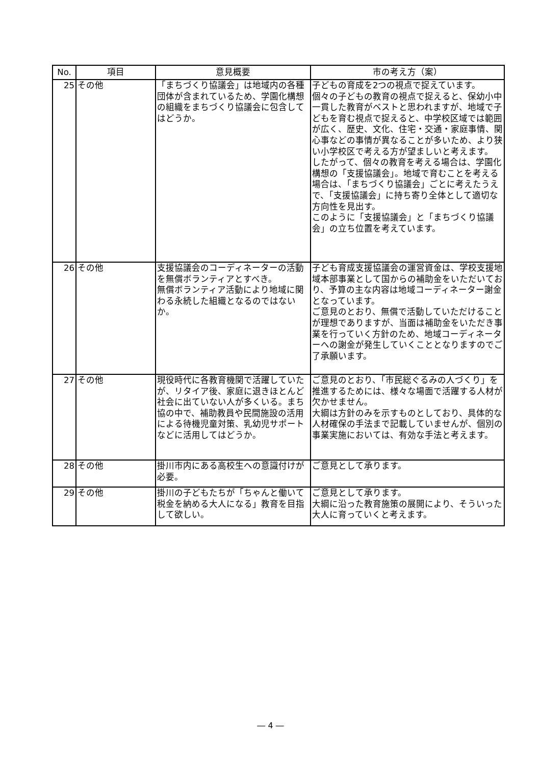| No. | 項目 | 意見概要 | 市の考え方（案） |
| --- | --- | --- | --- |
| 25 | その他 | 「まちづくり協議会」は地域内の各種団体が含まれているため、学園化構想の組織をまちづくり協議会に包含してはどうか。 | 子どもの育成を2つの視点で捉えています。 個々の子どもの教育の視点で捉えると、保幼小中一貫した教育がベストと思われますが、地域で子どもを育む視点で捉えると、中学校区域では範囲が広く、歴史、文化、住宅・交通・家庭事情、関心事などの事情が異なることが多いため、より狭い小学校区で考える方が望ましいと考えます。 したがって、個々の教育を考える場合は、学園化構想の「支援協議会」。地域で育むことを考える場合は、「まちづくり協議会」ごとに考えたうえで、「支援協議会」に持ち寄り全体として適切な方向性を見出す。 このように「支援協議会」と「まちづくり協議会」の立ち位置を考えています。 |
| 26 | その他 | 支援協議会のコーディネーターの活動を無償ボランティアとすべき。 無償ボランティア活動により地域に関わる永続した組織となるのではないか。 | 子ども育成支援協議会の運営資金は、学校支援地域本部事業として国からの補助金をいただいており、予算の主な内容は地域コーディネーター謝金となっています。 ご意見のとおり、無償で活動していただけることが理想でありますが、当面は補助金をいただき事業を行っていく方針のため、地域コーディネーターへの謝金が発生していくこととなりますのでご了承願います。 |
| 27 | その他 | 現役時代に各教育機関で活躍していたが、リタイア後、家庭に退きほとんど社会に出ていない人が多くいる。まち協の中で、補助教員や民間施設の活用による待機児童対策、乳幼児サポートなどに活用してはどうか。 | ご意見のとおり、「市民総ぐるみの人づくり」を推進するためには、様々な場面で活躍する人材が欠かせません。 大綱は方針のみを示すものとしており、具体的な人材確保の手法まで記載していませんが、個別の事業実施においては、有効な手法と考えます。 |
| 28 | その他 | 掛川市内にある高校生への意識付けが必要。 | ご意見として承ります。 |
| 29 | その他 | 掛川の子どもたちが「ちゃんと働いて税金を納める大人になる」教育を目指して欲しい。 | ご意見として承ります。 大綱に沿った教育施策の展開により、そういった大人に育っていくと考えます。 |
― 4 ―